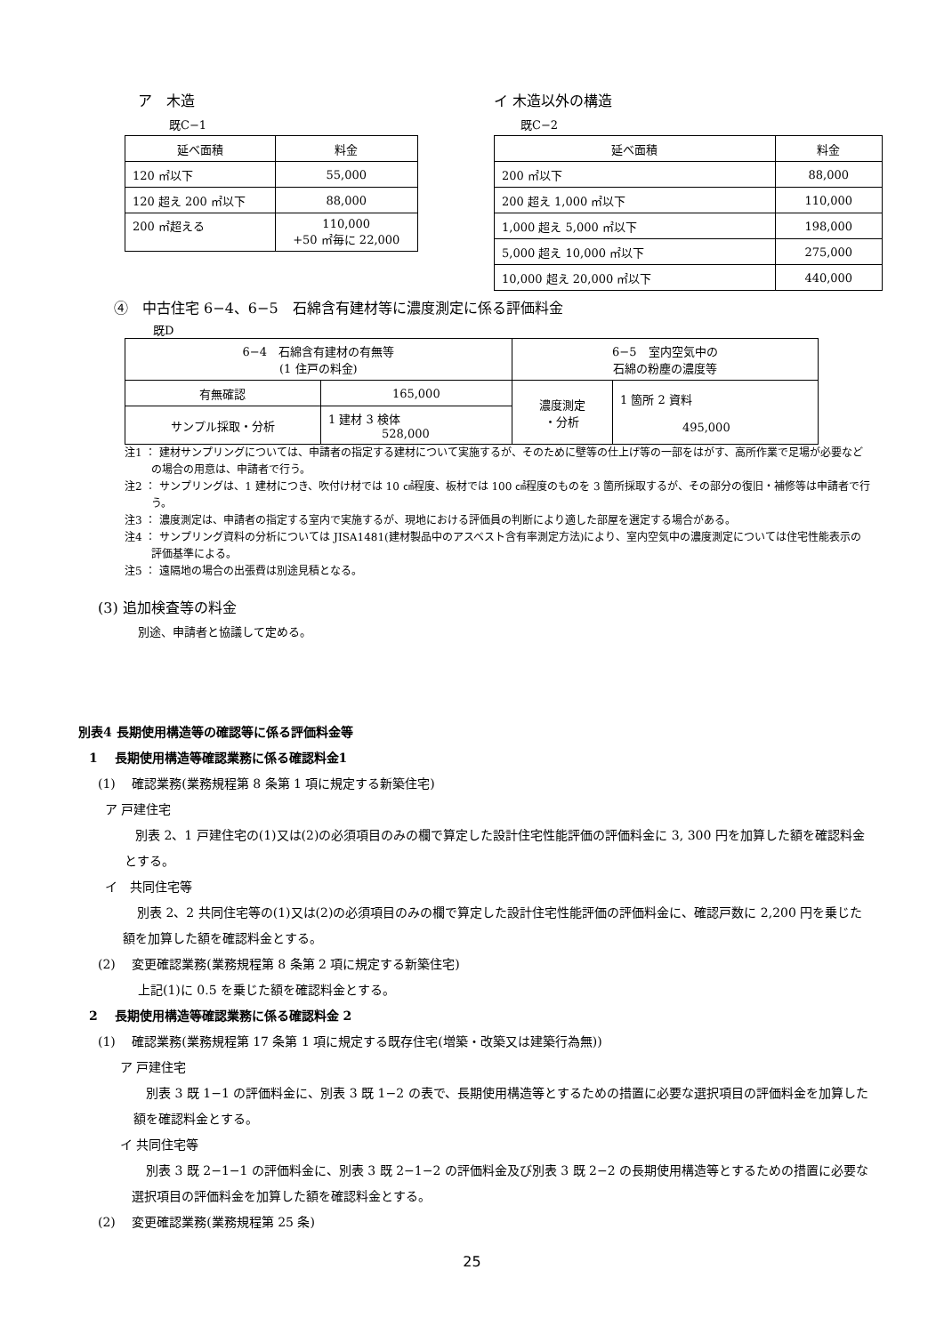ア　木造
既C−1
| 延べ面積 | 料金 |
| 120 ㎡以下 | 55,000 |
| 120 超え 200 ㎡以下 | 88,000 |
| 200 ㎡超える | 110,000 +50 ㎡毎に 22,000 |
イ 木造以外の構造
既C−2
| 延べ面積 | 料金 |
| 200 ㎡以下 | 88,000 |
| 200 超え 1,000 ㎡以下 | 110,000 |
| 1,000 超え 5,000 ㎡以下 | 198,000 |
| 5,000 超え 10,000 ㎡以下 | 275,000 |
| 10,000 超え 20,000 ㎡以下 | 440,000 |
④　中古住宅 6−4、6−5　石綿含有建材等に濃度測定に係る評価料金
既D
| 6−4 石綿含有建材の有無等 (1 住戸の料金) | | 6−5 室内空気中の 石綿の粉塵の濃度等 | |
| 有無確認 | 165,000 | 濃度測定 ・分析 | 1 箇所 2 資料 495,000 |
| サンプル採取・分析 | 1 建材 3 検体 528,000 | | |
注1 ： 建材サンプリングについては、申請者の指定する建材について実施するが、そのために壁等の仕上げ等の一部をはがす、高所作業で足場が必要などの場合の用意は、申請者で行う。
注2 ： サンプリングは、1 建材につき、吹付け材では 10 ㎠程度、板材では 100 ㎠程度のものを 3 箇所採取するが、その部分の復旧・補修等は申請者で行う。
注3 ： 濃度測定は、申請者の指定する室内で実施するが、現地における評価員の判断により適した部屋を選定する場合がある。
注4 ： サンプリング資料の分析については JISA1481(建材製品中のアスベスト含有率測定方法)により、室内空気中の濃度測定については住宅性能表示の評価基準による。
注5 ： 遠隔地の場合の出張費は別途見積となる。
(3) 追加検査等の料金
別途、申請者と協議して定める。
別表4 長期使用構造等の確認等に係る評価料金等
1　 長期使用構造等確認業務に係る確認料金1
(1)　 確認業務(業務規程第 8 条第 1 項に規定する新築住宅)
ア 戸建住宅
別表 2、1 戸建住宅の(1)又は(2)の必須項目のみの欄で算定した設計住宅性能評価の評価料金に 3, 300 円を加算した額を確認料金とする。
イ　共同住宅等
別表 2、2 共同住宅等の(1)又は(2)の必須項目のみの欄で算定した設計住宅性能評価の評価料金に、確認戸数に 2,200 円を乗じた額を加算した額を確認料金とする。
(2)　 変更確認業務(業務規程第 8 条第 2 項に規定する新築住宅)
上記(1)に 0.5 を乗じた額を確認料金とする。
2　 長期使用構造等確認業務に係る確認料金 2
(1)　 確認業務(業務規程第 17 条第 1 項に規定する既存住宅(増築・改築又は建築行為無))
ア 戸建住宅
別表 3 既 1−1 の評価料金に、別表 3 既 1−2 の表で、長期使用構造等とするための措置に必要な選択項目の評価料金を加算した額を確認料金とする。
イ 共同住宅等
別表 3 既 2−1−1 の評価料金に、別表 3 既 2−1−2 の評価料金及び別表 3 既 2−2 の長期使用構造等とするための措置に必要な選択項目の評価料金を加算した額を確認料金とする。
(2)　 変更確認業務(業務規程第 25 条)
25